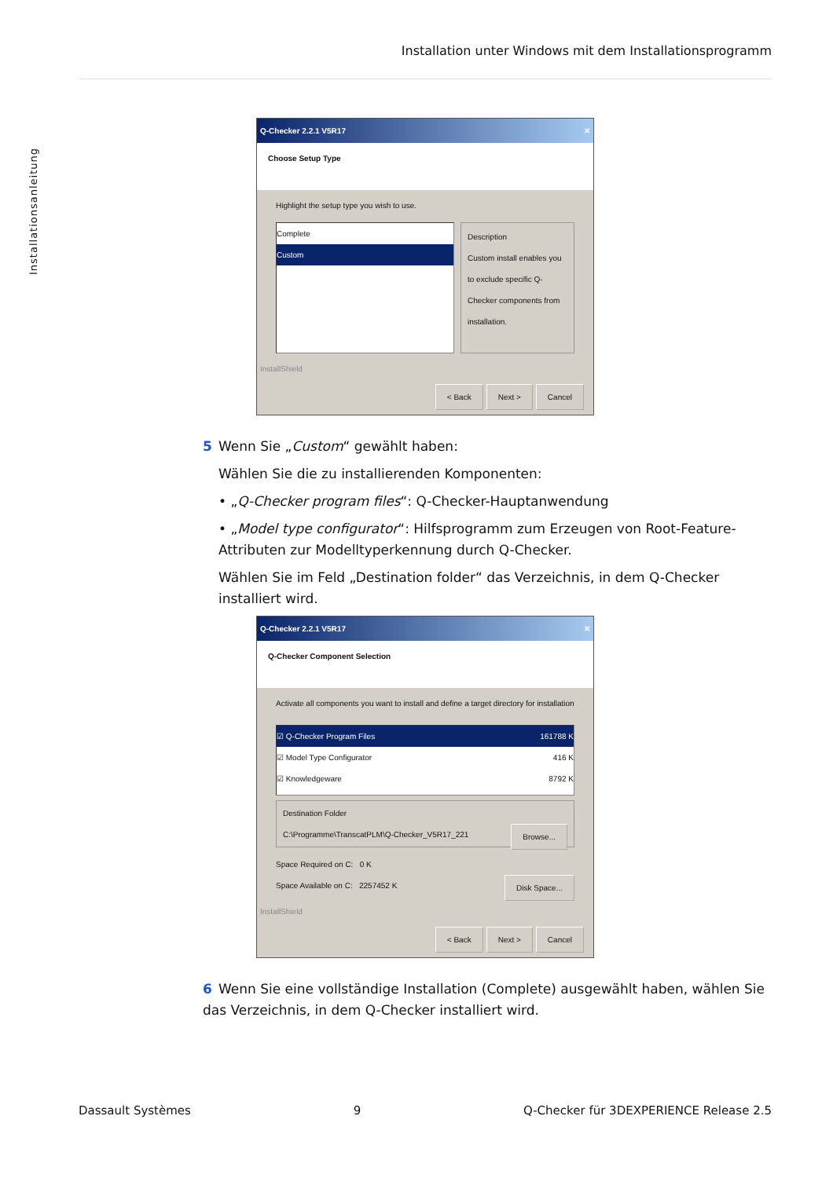Installation unter Windows mit dem Installationsprogramm
Installationsanleitung
Q-Checker 2.2.1 V5R17 ✕
Choose Setup Type
Highlight the setup type you wish to use.
Complete
Custom
Description
Custom install enables you to exclude specific Q-Checker components from installation.
InstallShield
< Back Next > Cancel
5 Wenn Sie „Custom“ gewählt haben:
Wählen Sie die zu installierenden Komponenten:
• „Q-Checker program files“: Q-Checker-Hauptanwendung
• „Model type configurator“: Hilfsprogramm zum Erzeugen von Root-Feature-Attributen zur Modelltyperkennung durch Q-Checker.
Wählen Sie im Feld „Destination folder“ das Verzeichnis, in dem Q-Checker installiert wird.
Q-Checker 2.2.1 V5R17 ✕
Q-Checker Component Selection
Activate all components you want to install and define a target directory for installation
☑ Q-Checker Program Files 161788 K
☑ Model Type Configurator 416 K
☑ Knowledgeware 8792 K
Destination Folder
C:\Programme\TranscatPLM\Q-Checker_V5R17_221 Browse...
Space Required on C: 0 K
Space Available on C: 2257452 K Disk Space...
InstallShield
< Back Next > Cancel
6 Wenn Sie eine vollständige Installation (Complete) ausgewählt haben, wählen Sie das Verzeichnis, in dem Q-Checker installiert wird.
Dassault Systèmes 9 Q-Checker für 3DEXPERIENCE Release 2.5